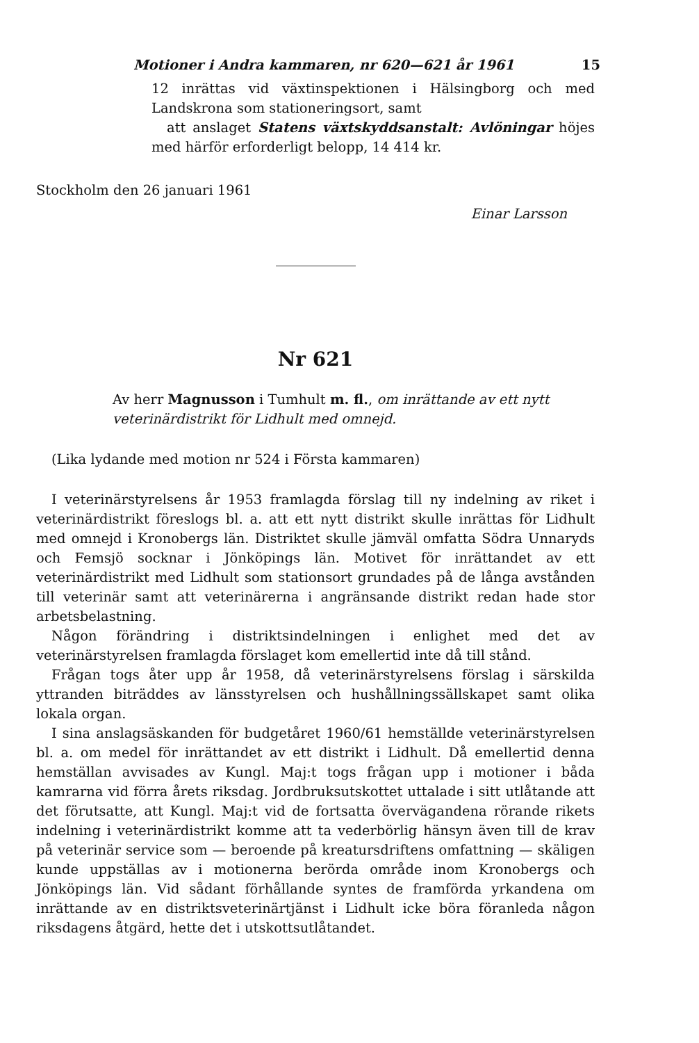Motioner i Andra kammaren, nr 620—621 år 1961 15
12 inrättas vid växtinspektionen i Hälsingborg och med Landskrona som stationeringsort, samt
att anslaget Statens växtskyddsanstalt: Avlöningar höjes med härför erforderligt belopp, 14 414 kr.
Stockholm den 26 januari 1961
Einar Larsson
Nr 621
Av herr Magnusson i Tumhult m. fl., om inrättande av ett nytt veterinärdistrikt för Lidhult med omnejd.
(Lika lydande med motion nr 524 i Första kammaren)
I veterinärstyrelsens år 1953 framlagda förslag till ny indelning av riket i veterinärdistrikt föreslogs bl. a. att ett nytt distrikt skulle inrättas för Lidhult med omnejd i Kronobergs län. Distriktet skulle jämväl omfatta Södra Unnaryds och Femsjö socknar i Jönköpings län. Motivet för inrättandet av ett veterinärdistrikt med Lidhult som stationsort grundades på de långa avstånden till veterinär samt att veterinärerna i angränsande distrikt redan hade stor arbetsbelastning.
Någon förändring i distriktsindelningen i enlighet med det av veterinärstyrelsen framlagda förslaget kom emellertid inte då till stånd.
Frågan togs åter upp år 1958, då veterinärstyrelsens förslag i särskilda yttranden biträddes av länsstyrelsen och hushållningssällskapet samt olika lokala organ.
I sina anslagsäskanden för budgetåret 1960/61 hemställde veterinärstyrelsen bl. a. om medel för inrättandet av ett distrikt i Lidhult. Då emellertid denna hemställan avvisades av Kungl. Maj:t togs frågan upp i motioner i båda kamrarna vid förra årets riksdag. Jordbruksutskottet uttalade i sitt utlåtande att det förutsatte, att Kungl. Maj:t vid de fortsatta övervägandena rörande rikets indelning i veterinärdistrikt komme att ta vederbörlig hänsyn även till de krav på veterinär service som — beroende på kreatursdriftens omfattning — skäligen kunde uppställas av i motionerna berörda område inom Kronobergs och Jönköpings län. Vid sådant förhållande syntes de framförda yrkandena om inrättande av en distriktsveterinärtjänst i Lidhult icke böra föranleda någon riksdagens åtgärd, hette det i utskottsutlåtandet.